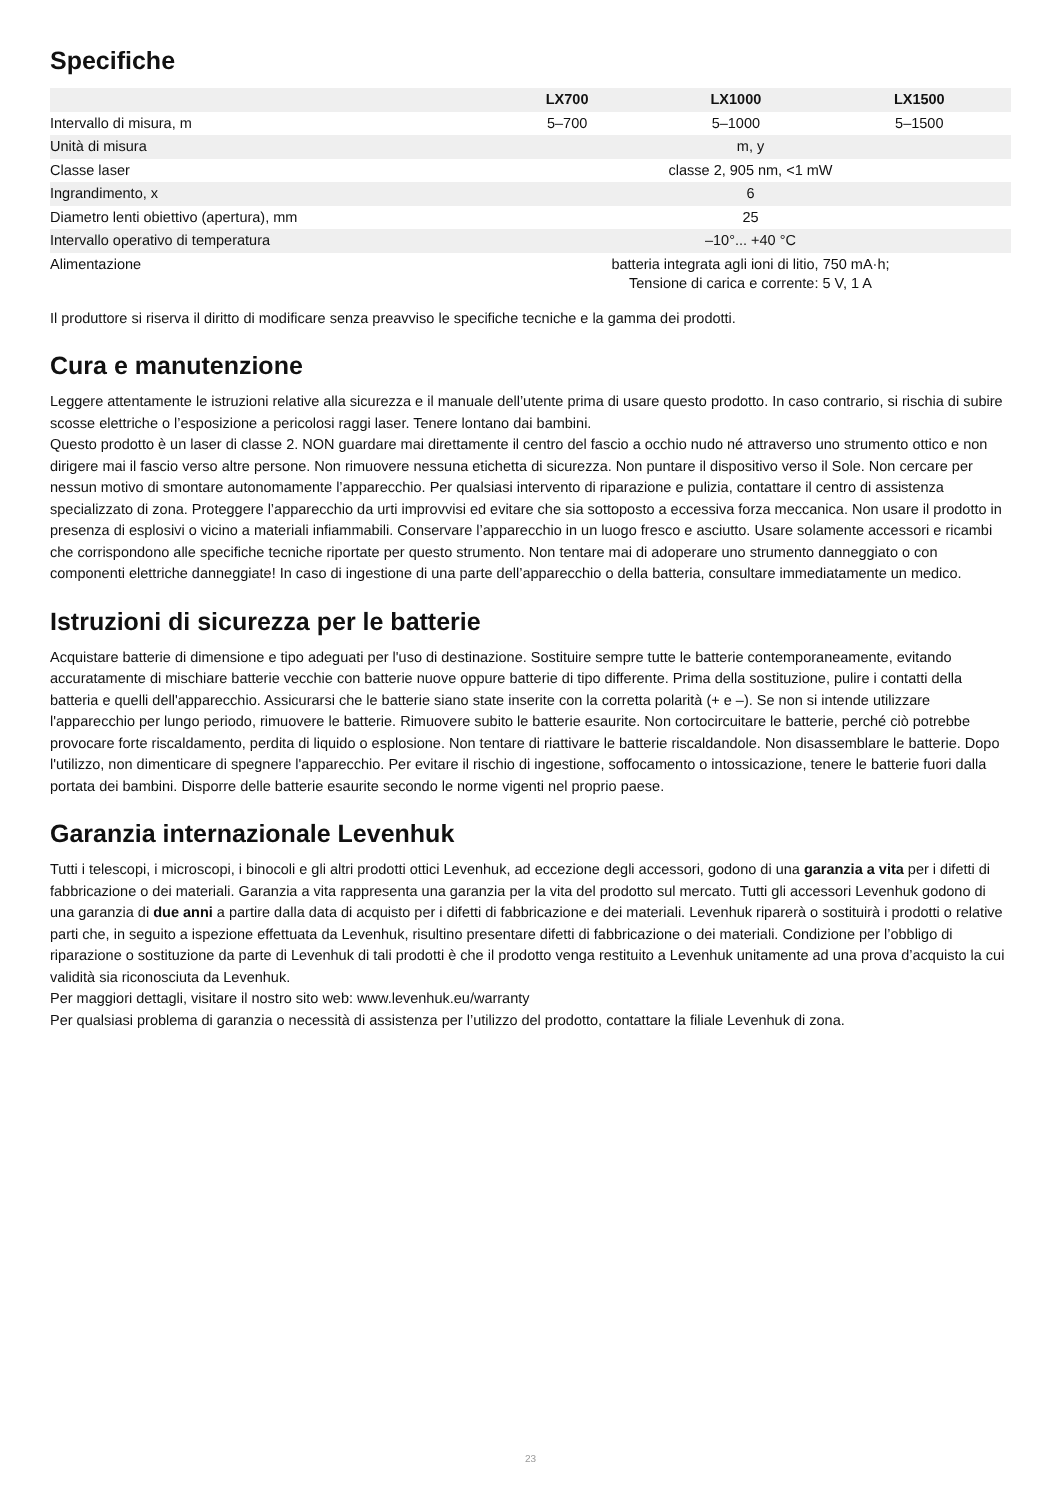Specifiche
| | LX700 | LX1000 | LX1500 |
| --- | --- | --- | --- |
| Intervallo di misura, m | 5–700 | 5–1000 | 5–1500 |
| Unità di misura | m, y | | |
| Classe laser | classe 2, 905 nm, <1 mW | | |
| Ingrandimento, x | 6 | | |
| Diametro lenti obiettivo (apertura), mm | 25 | | |
| Intervallo operativo di temperatura | –10°... +40 °C | | |
| Alimentazione | batteria integrata agli ioni di litio, 750 mA·h; Tensione di carica e corrente: 5 V, 1 A | | |
Il produttore si riserva il diritto di modificare senza preavviso le specifiche tecniche e la gamma dei prodotti.
Cura e manutenzione
Leggere attentamente le istruzioni relative alla sicurezza e il manuale dell’utente prima di usare questo prodotto. In caso contrario, si rischia di subire scosse elettriche o l’esposizione a pericolosi raggi laser. Tenere lontano dai bambini.
Questo prodotto è un laser di classe 2. NON guardare mai direttamente il centro del fascio a occhio nudo né attraverso uno strumento ottico e non dirigere mai il fascio verso altre persone. Non rimuovere nessuna etichetta di sicurezza. Non puntare il dispositivo verso il Sole. Non cercare per nessun motivo di smontare autonomamente l’apparecchio. Per qualsiasi intervento di riparazione e pulizia, contattare il centro di assistenza specializzato di zona. Proteggere l’apparecchio da urti improvvisi ed evitare che sia sottoposto a eccessiva forza meccanica. Non usare il prodotto in presenza di esplosivi o vicino a materiali infiammabili. Conservare l’apparecchio in un luogo fresco e asciutto. Usare solamente accessori e ricambi che corrispondono alle specifiche tecniche riportate per questo strumento. Non tentare mai di adoperare uno strumento danneggiato o con componenti elettriche danneggiate! In caso di ingestione di una parte dell’apparecchio o della batteria, consultare immediatamente un medico.
Istruzioni di sicurezza per le batterie
Acquistare batterie di dimensione e tipo adeguati per l'uso di destinazione. Sostituire sempre tutte le batterie contemporaneamente, evitando accuratamente di mischiare batterie vecchie con batterie nuove oppure batterie di tipo differente. Prima della sostituzione, pulire i contatti della batteria e quelli dell'apparecchio. Assicurarsi che le batterie siano state inserite con la corretta polarità (+ e –). Se non si intende utilizzare l'apparecchio per lungo periodo, rimuovere le batterie. Rimuovere subito le batterie esaurite. Non cortocircuitare le batterie, perché ciò potrebbe provocare forte riscaldamento, perdita di liquido o esplosione. Non tentare di riattivare le batterie riscaldandole. Non disassemblare le batterie. Dopo l'utilizzo, non dimenticare di spegnere l'apparecchio. Per evitare il rischio di ingestione, soffocamento o intossicazione, tenere le batterie fuori dalla portata dei bambini. Disporre delle batterie esaurite secondo le norme vigenti nel proprio paese.
Garanzia internazionale Levenhuk
Tutti i telescopi, i microscopi, i binocoli e gli altri prodotti ottici Levenhuk, ad eccezione degli accessori, godono di una garanzia a vita per i difetti di fabbricazione o dei materiali. Garanzia a vita rappresenta una garanzia per la vita del prodotto sul mercato. Tutti gli accessori Levenhuk godono di una garanzia di due anni a partire dalla data di acquisto per i difetti di fabbricazione e dei materiali. Levenhuk riparerà o sostituirà i prodotti o relative parti che, in seguito a ispezione effettuata da Levenhuk, risultino presentare difetti di fabbricazione o dei materiali. Condizione per l’obbligo di riparazione o sostituzione da parte di Levenhuk di tali prodotti è che il prodotto venga restituito a Levenhuk unitamente ad una prova d’acquisto la cui validità sia riconosciuta da Levenhuk.
Per maggiori dettagli, visitare il nostro sito web: www.levenhuk.eu/warranty
Per qualsiasi problema di garanzia o necessità di assistenza per l’utilizzo del prodotto, contattare la filiale Levenhuk di zona.
23